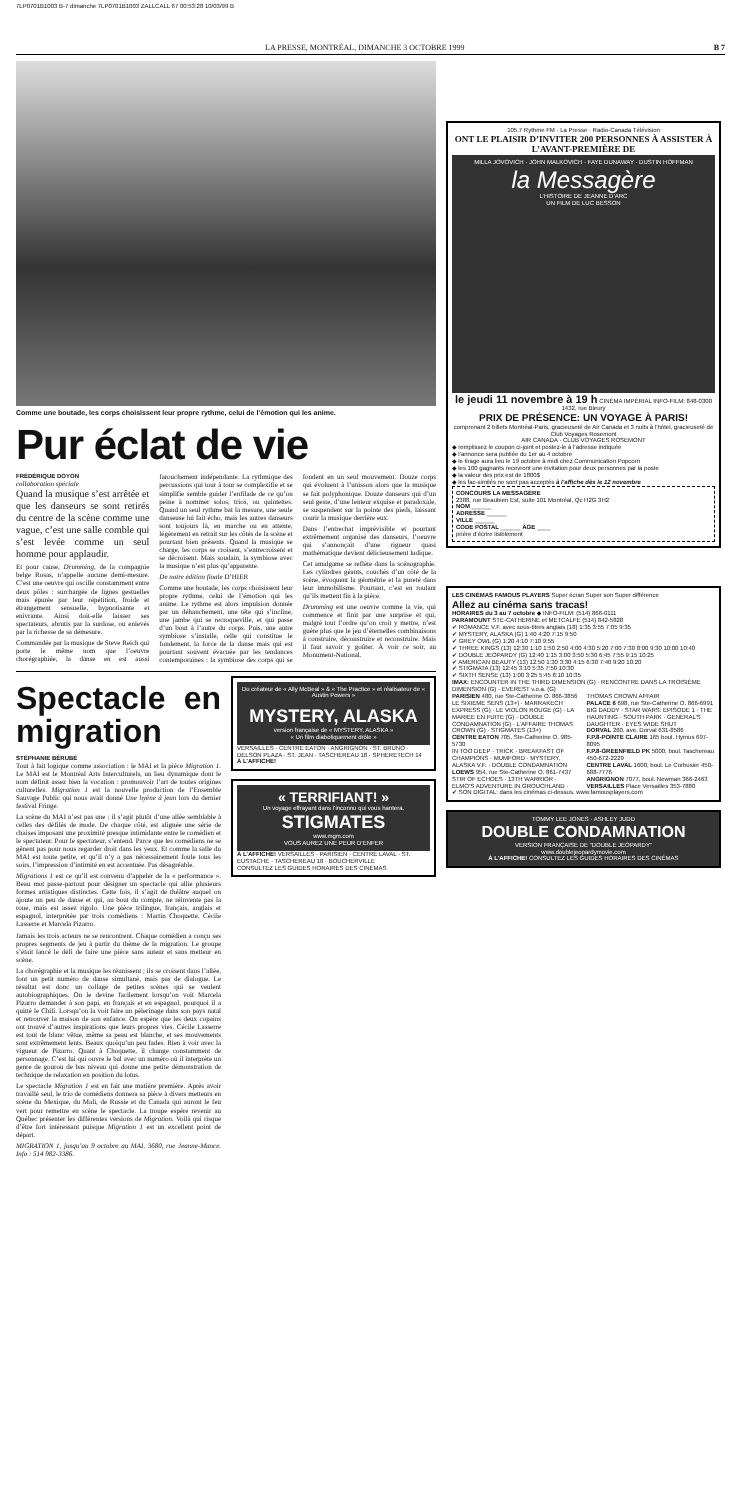7LP0701B1003 B-7 dimanche 7LP0701B1003 ZALLCALL 67 00:53:28 10/03/99 B
LA PRESSE, MONTRÉAL, DIMANCHE 3 OCTOBRE 1999 B 7
Comme une boutade, les corps choisissent leur propre rythme, celui de l’émotion qui les anime.
Pur éclat de vie
FRÉDÉRIQUE DOYON
collaboration spéciale
Quand la musique s’est arrêtée et que les danseurs se sont retirés du centre de la scène comme une vague, c’est une salle comble qui s’est levée comme un seul homme pour applaudir.
Et pour cause, Drumming, de la compagnie belge Rosas, n’appelle aucune demi-mesure. C’est une oeuvre qui oscille constamment entre deux pôles : surchargée de lignes gestuelles mais épurée par leur répétition, froide et étrangement sensuelle, hypnotisante et enivrante. Ainsi doit-elle laisser ses spectateurs, abrutis par la surdose, ou enlevés par la richesse de sa démesure.
Commandée par la musique de Steve Reich qui porte le même nom que l’oeuvre chorégraphiée, la danse en est aussi farouchement indépendante. La rythmique des percussions qui tour à tour se complexifie et se simplifie semble guider l’enfilade de ce qu’on peine à nommer solos, trios, ou quintettes. Quand un seul rythme bat la mesure, une seule danseuse lui fait écho, mais les autres danseurs sont toujours là, en marche ou en attente, légèrement en retrait sur les côtés de la scène et pourtant bien présents. Quand la musique se charge, les corps se croisent, s’entrecroisent et se décroisent. Mais soudain, la symbiose avec la musique n’est plus qu’apparente.
De notre édition finale D’HIER
Comme une boutade, les corps choisissent leur propre rythme, celui de l’émotion qui les anime. Le rythme est alors impulsion donnée par un déhanchement, une tête qui s’incline, une jambe qui se recroqueville, et qui passe d’un bout à l’autre du corps. Puis, une autre symbiose s’installe, celle qui constitue le fondement, la force de la danse mais qui est pourtant souvent évacuée par les tendances contemporaines : la symbiose des corps qui se fondent en un seul mouvement. Douze corps qui évoluent à l’unisson alors que la musique se fait polyphonique. Douze danseurs qui d’un seul geste, d’une lenteur exquise et paradoxale, se suspendent sur la pointe des pieds, laissant courir la musique derrière eux.
Dans l’entrechat imprévisible et pourtant extrêmement organisé des danseurs, l’oeuvre qui s’annonçait d’une rigueur quasi mathématique devient délicieusement ludique.
Cet amalgame se reflète dans la scénographie. Les cylindres géants, couchés d’un côté de la scène, évoquent la géométrie et la pureté dans leur immobilisme. Pourtant, c’est en roulant qu’ils mettent fin à la pièce.
Drumming est une oeuvre comme la vie, qui commence et finit par une surprise et qui, malgré tout l’ordre qu’on croit y mettre, n’est guère plus que le jeu d’éternelles combinaisons à construire, déconstruire et reconstruire. Mais il faut savoir y goûter. À voir ce soir, au Monument-National.
Spectacle en migration
STÉPHANIE BÉRUBÉ
Tout à fait logique comme association : le MAI et la pièce Migration 1. Le MAI est le Montréal Arts Interculturels, un lieu dynamique dont le nom définit assez bien la vocation : promouvoir l’art de toutes origines culturelles. Migration 1 est la nouvelle production de l’Ensemble Sauvage Public qui nous avait donné Une hyène à jeun lors du dernier festival Fringe.
La scène du MAI n’est pas une : il s’agit plutôt d’une allée semblable à celles des défilés de mode. De chaque côté, est alignée une série de chaises imposant une proximité presque intimidante entre le comédien et le spectateur. Pour le spectateur, s’entend. Parce que les comédiens ne se gênent pas pour nous regarder droit dans les yeux. Et comme la salle du MAI est toute petite, et qu’il n’y a pas nécessairement foule tous les soirs, l’impression d’intimité en est accentuée. Pas désagréable.
Migrations 1 est ce qu’il est convenu d’appeler de la « performance ». Beau mot passe-partout pour désigner un spectacle qui allie plusieurs formes artistiques distinctes. Cette fois, il s’agit de théâtre auquel on ajoute un peu de danse et qui, au bout du compte, ne réinvente pas la roue, mais est assez rigolo. Une pièce trilingue, français, anglais et espagnol, interprétée par trois comédiens : Martin Choquette, Cécile Lasserre et Marcela Pizarro.
Jamais les trois acteurs ne se rencontrent. Chaque comédien a conçu ses propres segments de jeu à partir du thème de la migration. Le groupe s’était lancé le défi de faire une pièce sans auteur et sans metteur en scène.
La chorégraphie et la musique les réunissent ; ils se croisent dans l’allée, font un petit numéro de danse simultané, mais pas de dialogue. Le résultat est donc un collage de petites scènes qui se veulent autobiographiques. On le devine facilement lorsqu’on voit Marcela Pizarro demander à son papi, en français et en espagnol, pourquoi il a quitté le Chili. Lorsqu’on la voit faire un pèlerinage dans son pays natal et retrouver la maison de son enfance. On espère que les deux copains ont trouvé d’autres inspirations que leurs propres vies. Cécile Lasserre est tout de blanc vêtue, même sa peau est blanche, et ses mouvements sont extrêmement lents. Beaux quoiqu’un peu fades. Rien à voir avec la vigueur de Pizarro. Quant à Choquette, il change constamment de personnage. C’est lui qui ouvre le bal avec un numéro où il interprète un genre de gourou de bas niveau qui donne une petite démonstration de technique de relaxation en position du lotus.
Le spectacle Migration 1 est en fait une matière première. Après avoir travaillé seul, le trio de comédiens donnera sa pièce à divers metteurs en scène du Mexique, du Mali, de Russie et du Canada qui auront le feu vert pour remettre en scène le spectacle. La troupe espère revenir au Québec présenter les différentes versions de Migration. Voilà qui risque d’être fort intéressant puisque Migration 1 est un excellent point de départ.
MIGRATION 1, jusqu’au 9 octobre au MAI, 3680, rue Jeanne-Mance. Info : 514 982-3386.
Du créateur de « Ally McBeal » & « The Practice » et réalisateur de « Austin Powers »
MYSTERY, ALASKA
version française de « MYSTERY, ALASKA »
« Un film diaboliquement drôle »
VERSAILLES · CENTRE EATON · ANGRIGNON · ST. BRUNO · DELSON PLAZA · ST. JEAN · TASCHEREAU 18 · SPHERETECH 14
À L’AFFICHE!
« TERRIFIANT! »
Un voyage effrayant dans l’inconnu qui vous hantera.
STIGMATES
www.mgm.com
VOUS AUREZ UNE PEUR D’ENFER
À L’AFFICHE! VERSAILLES · PARISIEN · CENTRE LAVAL · ST. EUSTACHE · TASCHEREAU 18 · BOUCHERVILLE
CONSULTEZ LES GUIDES HORAIRES DES CINÉMAS
105.7 Rythme FM · La Presse · Radio-Canada Télévision
ONT LE PLAISIR D’INVITER 200 PERSONNES À ASSISTER À L’AVANT-PREMIÈRE DE
MILLA JOVOVICH · JOHN MALKOVICH · FAYE DUNAWAY · DUSTIN HOFFMAN
la Messagère
L’HISTOIRE DE JEANNE D’ARC
UN FILM DE LUC BESSON
le jeudi 11 novembre à 19 h CINÉMA IMPÉRIAL INFO-FILM: 848-0300 1432, rue Bleury
PRIX DE PRÉSENCE: UN VOYAGE À PARIS!
comprenant 2 billets Montréal-Paris, gracieuseté de Air Canada et 3 nuits à l’hôtel, gracieuseté de Club Voyages Rosemont
AIR CANADA · CLUB VOYAGES ROSEMONT
◆ remplissez le coupon ci-joint et postez-le à l’adresse indiquée
◆ l’annonce sera publiée du 1er au 4 octobre
◆ le tirage aura lieu le 19 octobre à midi chez Communication Popcorn
◆ les 100 gagnants recevront une invitation pour deux personnes par la poste
◆ la valeur des prix est de 1800$
◆ les fac-similés ne sont pas acceptés à l’affiche dès le 12 novembre
CONCOURS LA MESSAGÈRE
2388, rue Beaubien Est, suite 101 Montréal, Qc H2G 3H2
NOM ______
ADRESSE ______
VILLE ______
CODE POSTAL ______ ÂGE ____
prière d’écrire lisiblement
LES CINÉMAS FAMOUS PLAYERS Super écran Super son Super différence
Allez au cinéma sans tracas!
HORAIRES du 3 au 7 octobre ◆ INFO-FILM: (514) 866-0111
PARAMOUNT STE-CATHERINE et METCALFE (514) 842-5828
✔ ROMANCE V.F. avec sous-titres anglais (18) 1:35 3:55 7:05 9:35
✔ MYSTERY, ALASKA (G) 1:40 4:20 7:15 9:50
✔ GREY OWL (G) 1:20 4:10 7:10 9:55
✔ THREE KINGS (13) 12:30 1:10 1:50 2:50 4:00 4:30 5:20 7:00 7:30 8:00 9:30 10:00 10:40
✔ DOUBLE JEOPARDY (G) 12:40 1:15 3:00 3:50 5:30 6:45 7:55 9:15 10:25
✔ AMERICAN BEAUTY (13) 12:50 1:30 3:30 4:15 6:30 7:40 9:20 10:20
✔ STIGMATA (13) 12:45 3:10 5:35 7:50 10:30
✔ SIXTH SENSE (13) 1:00 3:25 5:45 8:10 10:35
IMAX: ENCOUNTER IN THE THIRD DIMENSION (G) · RENCONTRE DANS LA TROISIÈME DIMENSION (G) · EVEREST v.o.a. (G)
PARISIEN 480, rue Ste-Catherine O. 866-3856
LE SIXIEME SENS (13+) · MARRAKECH EXPRESS (G) · LE VIOLON ROUGE (G) · LA MARIEE EN FUITE (G) · DOUBLE CONDAMNATION (G) · L’AFFAIRE THOMAS CROWN (G) · STIGMATES (13+)
CENTRE EATON 705, Ste-Catherine O. 985-5730
IN TOO DEEP · TRICK · BREAKFAST OF CHAMPIONS · MUMFORD · MYSTERY, ALASKA V.F. · DOUBLE CONDAMNATION
LOEWS 954, rue Ste-Catherine O. 861-7437
STIR OF ECHOES · 13TH WARRIOR · ELMO’S ADVENTURE IN GROUCHLAND · THOMAS CROWN AFFAIR
PALACE 6 698, rue Ste-Catherine O. 866-6991
BIG DADDY · STAR WARS: EPISODE 1 · THE HAUNTING · SOUTH PARK · GENERAL’S DAUGHTER · EYES WIDE SHUT
DORVAL 260, ave. Dorval 631-8586
F.P.8-POINTE CLAIRE 165 boul. Hymus 697-8095
F.P.8-GREENFIELD PK 5000, boul. Taschereau 450-672-2229
CENTRE LAVAL 1600, boul. Le Corbusier 450-688-7776
ANGRIGNON 7077, boul. Newman 366-2463
VERSAILLES Place Versailles 353-7880
✔ SON DIGITAL: dans les cinémas ci-dessus. www.famousplayers.com
TOMMY LEE JONES · ASHLEY JUDD
DOUBLE CONDAMNATION
VERSION FRANÇAISE DE “DOUBLE JEOPARDY”
www.doublejeopardymovie.com
À L’AFFICHE! CONSULTEZ LES GUIDES HORAIRES DES CINÉMAS